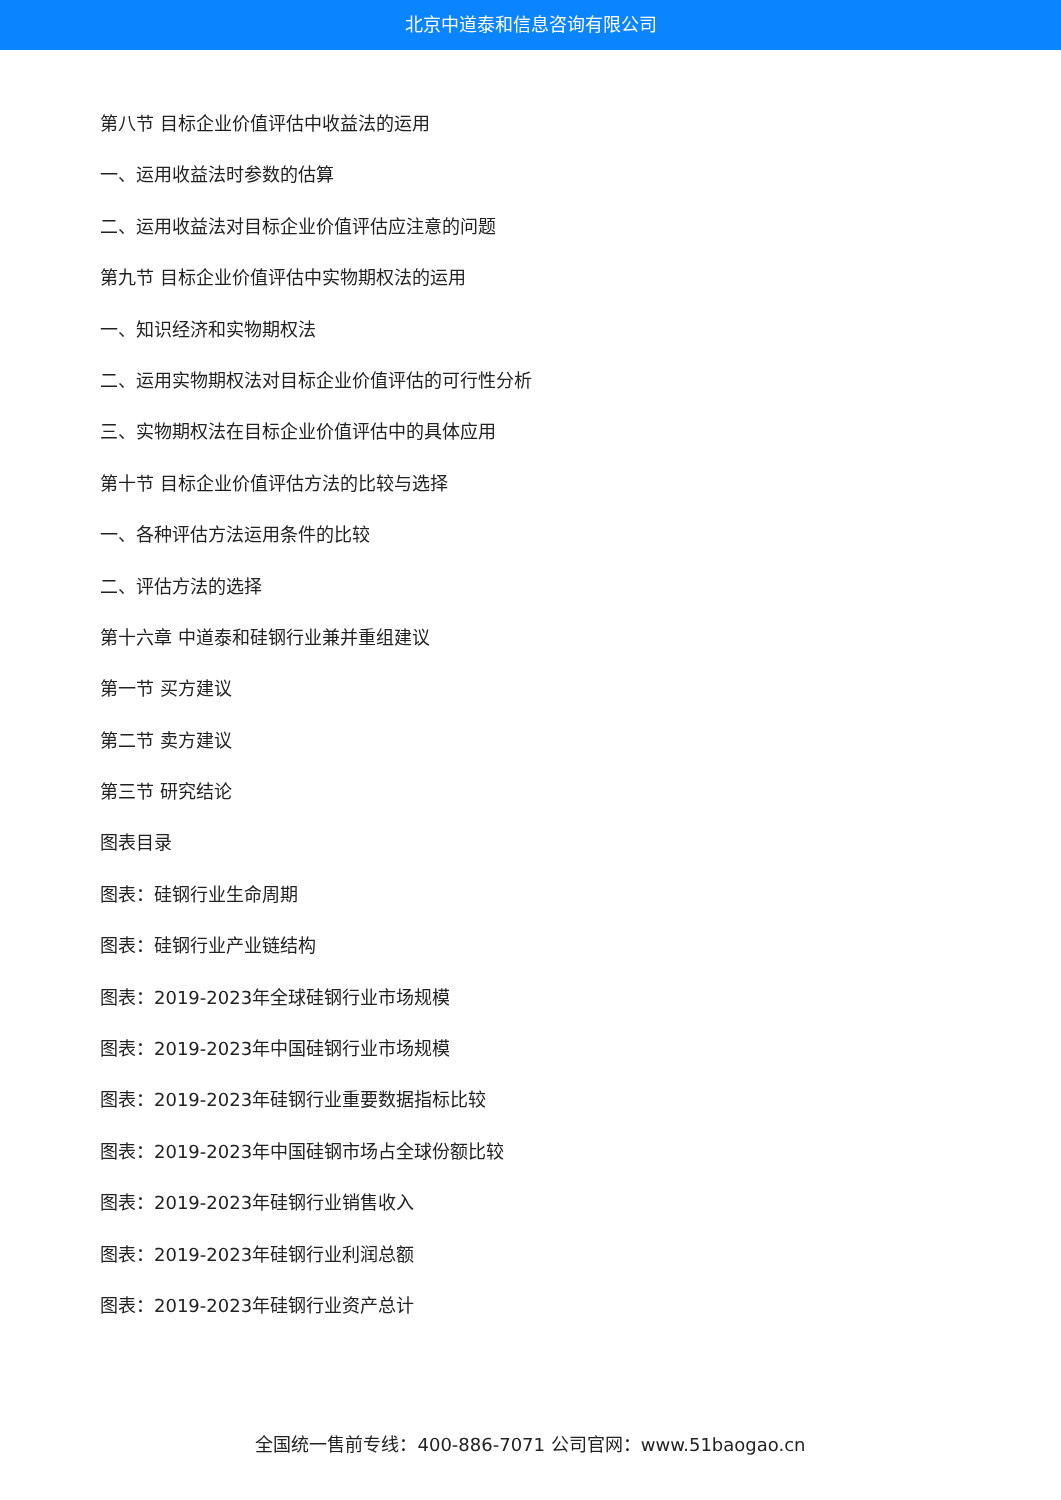北京中道泰和信息咨询有限公司
第八节 目标企业价值评估中收益法的运用
一、运用收益法时参数的估算
二、运用收益法对目标企业价值评估应注意的问题
第九节 目标企业价值评估中实物期权法的运用
一、知识经济和实物期权法
二、运用实物期权法对目标企业价值评估的可行性分析
三、实物期权法在目标企业价值评估中的具体应用
第十节 目标企业价值评估方法的比较与选择
一、各种评估方法运用条件的比较
二、评估方法的选择
第十六章 中道泰和硅钢行业兼并重组建议
第一节 买方建议
第二节 卖方建议
第三节 研究结论
图表目录
图表：硅钢行业生命周期
图表：硅钢行业产业链结构
图表：2019-2023年全球硅钢行业市场规模
图表：2019-2023年中国硅钢行业市场规模
图表：2019-2023年硅钢行业重要数据指标比较
图表：2019-2023年中国硅钢市场占全球份额比较
图表：2019-2023年硅钢行业销售收入
图表：2019-2023年硅钢行业利润总额
图表：2019-2023年硅钢行业资产总计
全国统一售前专线：400-886-7071 公司官网：www.51baogao.cn